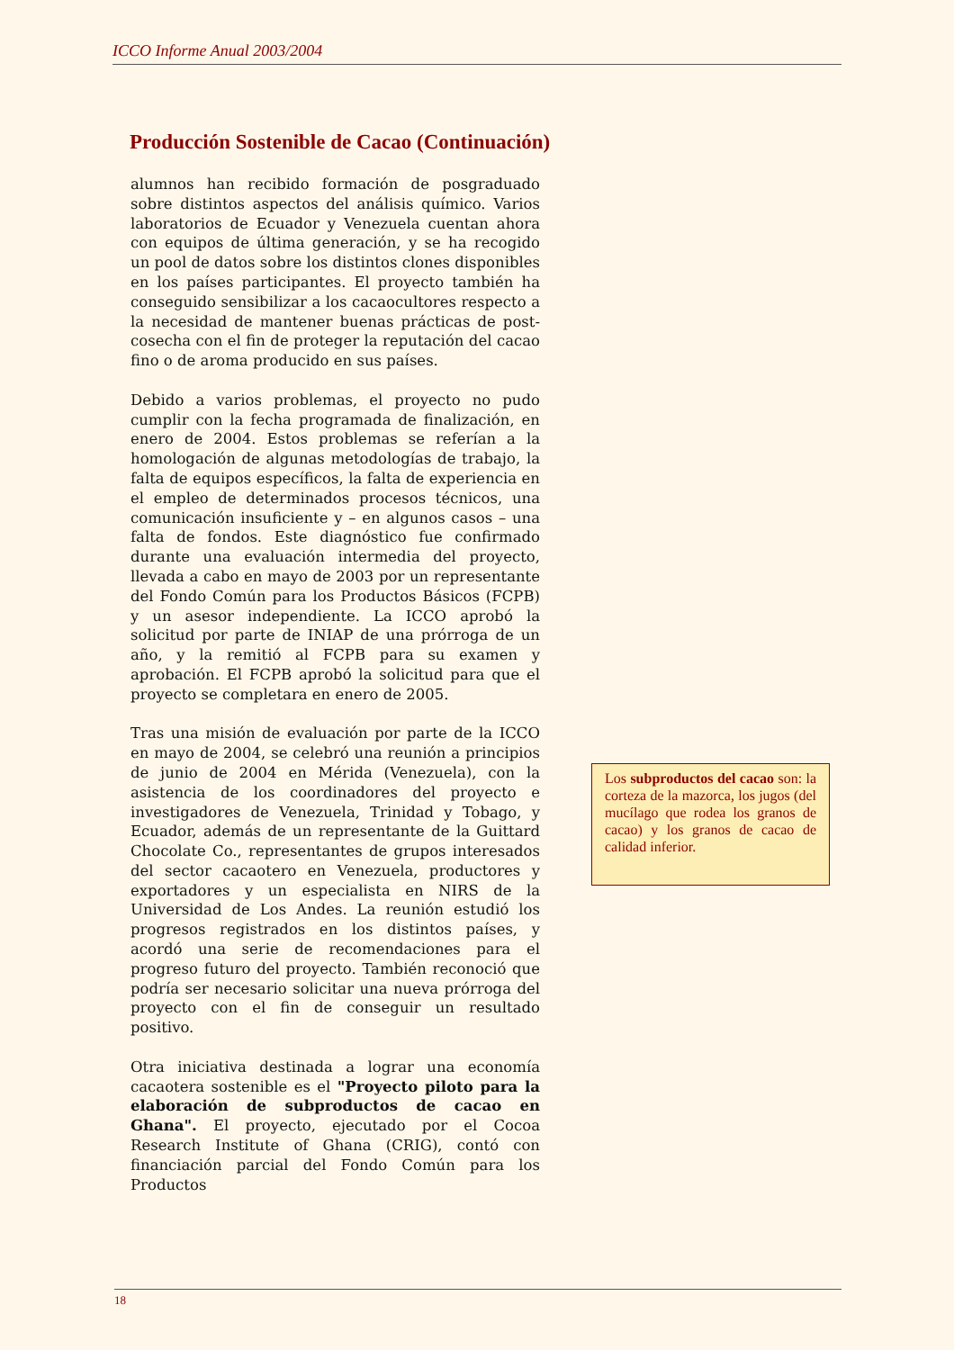ICCO Informe Anual 2003/2004
Producción Sostenible de Cacao (Continuación)
alumnos han recibido formación de posgraduado sobre distintos aspectos del análisis químico. Varios laboratorios de Ecuador y Venezuela cuentan ahora con equipos de última generación, y se ha recogido un pool de datos sobre los distintos clones disponibles en los países participantes. El proyecto también ha conseguido sensibilizar a los cacaocultores respecto a la necesidad de mantener buenas prácticas de post-cosecha con el fin de proteger la reputación del cacao fino o de aroma producido en sus países.
Debido a varios problemas, el proyecto no pudo cumplir con la fecha programada de finalización, en enero de 2004. Estos problemas se referían a la homologación de algunas metodologías de trabajo, la falta de equipos específicos, la falta de experiencia en el empleo de determinados procesos técnicos, una comunicación insuficiente y – en algunos casos – una falta de fondos. Este diagnóstico fue confirmado durante una evaluación intermedia del proyecto, llevada a cabo en mayo de 2003 por un representante del Fondo Común para los Productos Básicos (FCPB) y un asesor independiente. La ICCO aprobó la solicitud por parte de INIAP de una prórroga de un año, y la remitió al FCPB para su examen y aprobación. El FCPB aprobó la solicitud para que el proyecto se completara en enero de 2005.
Tras una misión de evaluación por parte de la ICCO en mayo de 2004, se celebró una reunión a principios de junio de 2004 en Mérida (Venezuela), con la asistencia de los coordinadores del proyecto e investigadores de Venezuela, Trinidad y Tobago, y Ecuador, además de un representante de la Guittard Chocolate Co., representantes de grupos interesados del sector cacaotero en Venezuela, productores y exportadores y un especialista en NIRS de la Universidad de Los Andes. La reunión estudió los progresos registrados en los distintos países, y acordó una serie de recomendaciones para el progreso futuro del proyecto. También reconoció que podría ser necesario solicitar una nueva prórroga del proyecto con el fin de conseguir un resultado positivo.
Otra iniciativa destinada a lograr una economía cacaotera sostenible es el "Proyecto piloto para la elaboración de subproductos de cacao en Ghana". El proyecto, ejecutado por el Cocoa Research Institute of Ghana (CRIG), contó con financiación parcial del Fondo Común para los Productos
Los subproductos del cacao son: la corteza de la mazorca, los jugos (del mucílago que rodea los granos de cacao) y los granos de cacao de calidad inferior.
18